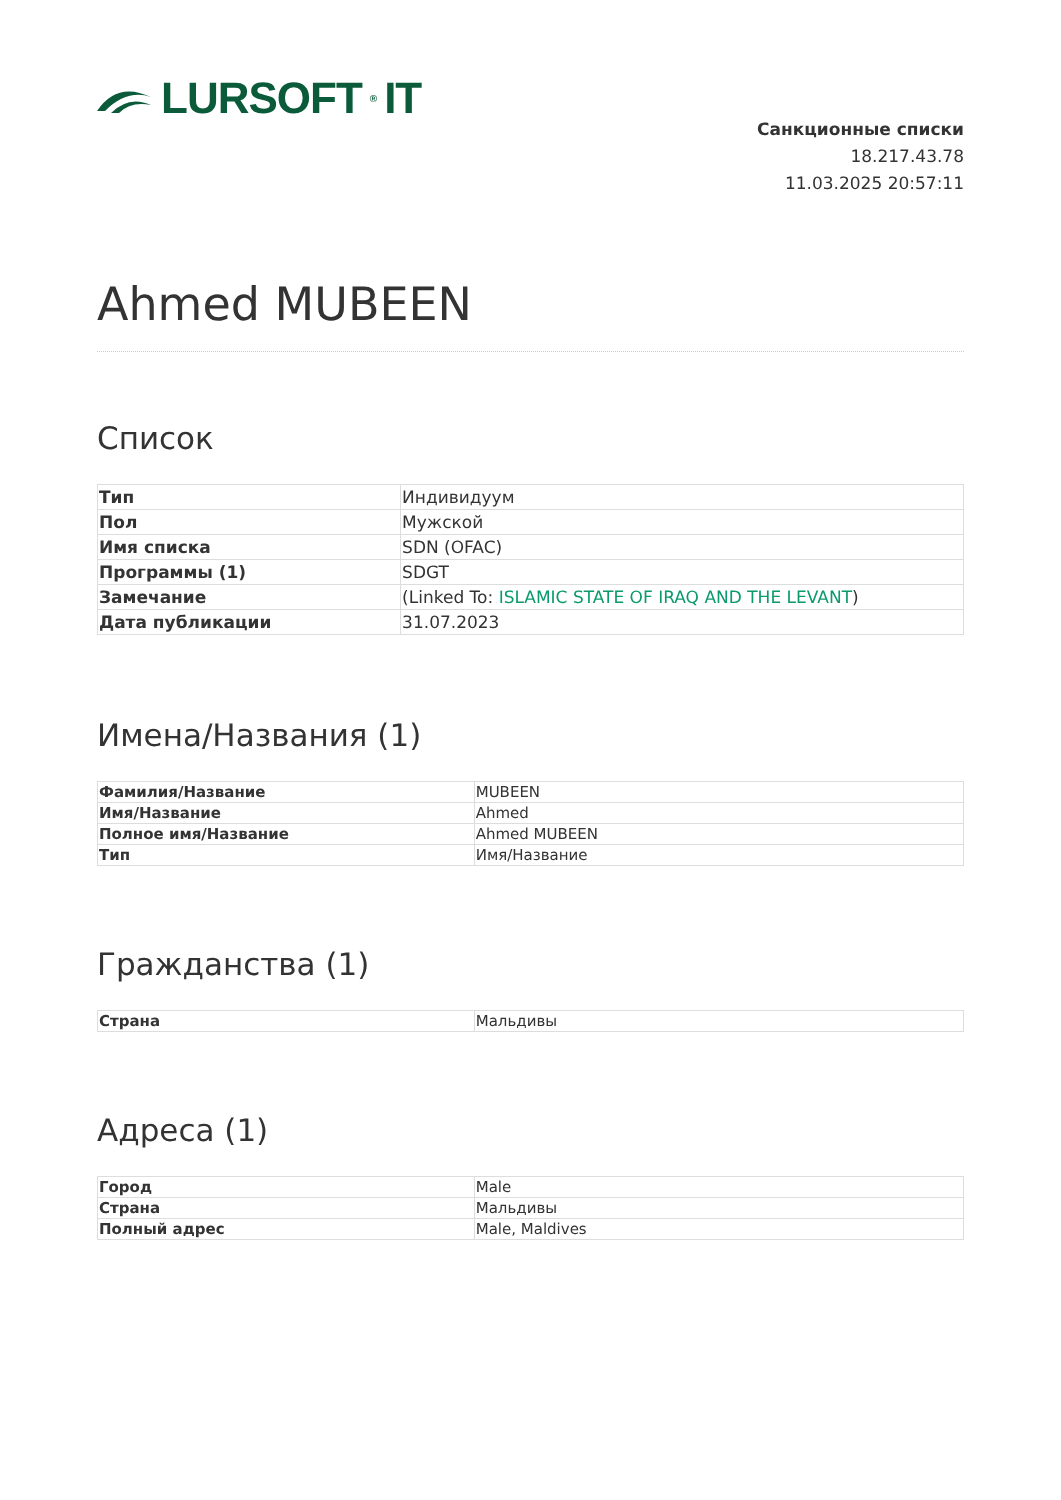LURSOFT<sup>®</sup>IT
Санкционные списки
18.217.43.78
11.03.2025 20:57:11
Ahmed MUBEEN
Список
| Тип | Индивидуум |
| Пол | Мужской |
| Имя списка | SDN (OFAC) |
| Программы (1) | SDGT |
| Замечание | (Linked To: ISLAMIC STATE OF IRAQ AND THE LEVANT ) |
| Дата публикации | 31.07.2023 |
Имена/Названия (1)
| Фамилия/Название | MUBEEN |
| Имя/Название | Ahmed |
| Полное имя/Название | Ahmed MUBEEN |
| Тип | Имя/Название |
Гражданства (1)
| Страна | Мальдивы |
Адреса (1)
| Город | Male |
| Страна | Мальдивы |
| Полный адрес | Male, Maldives |